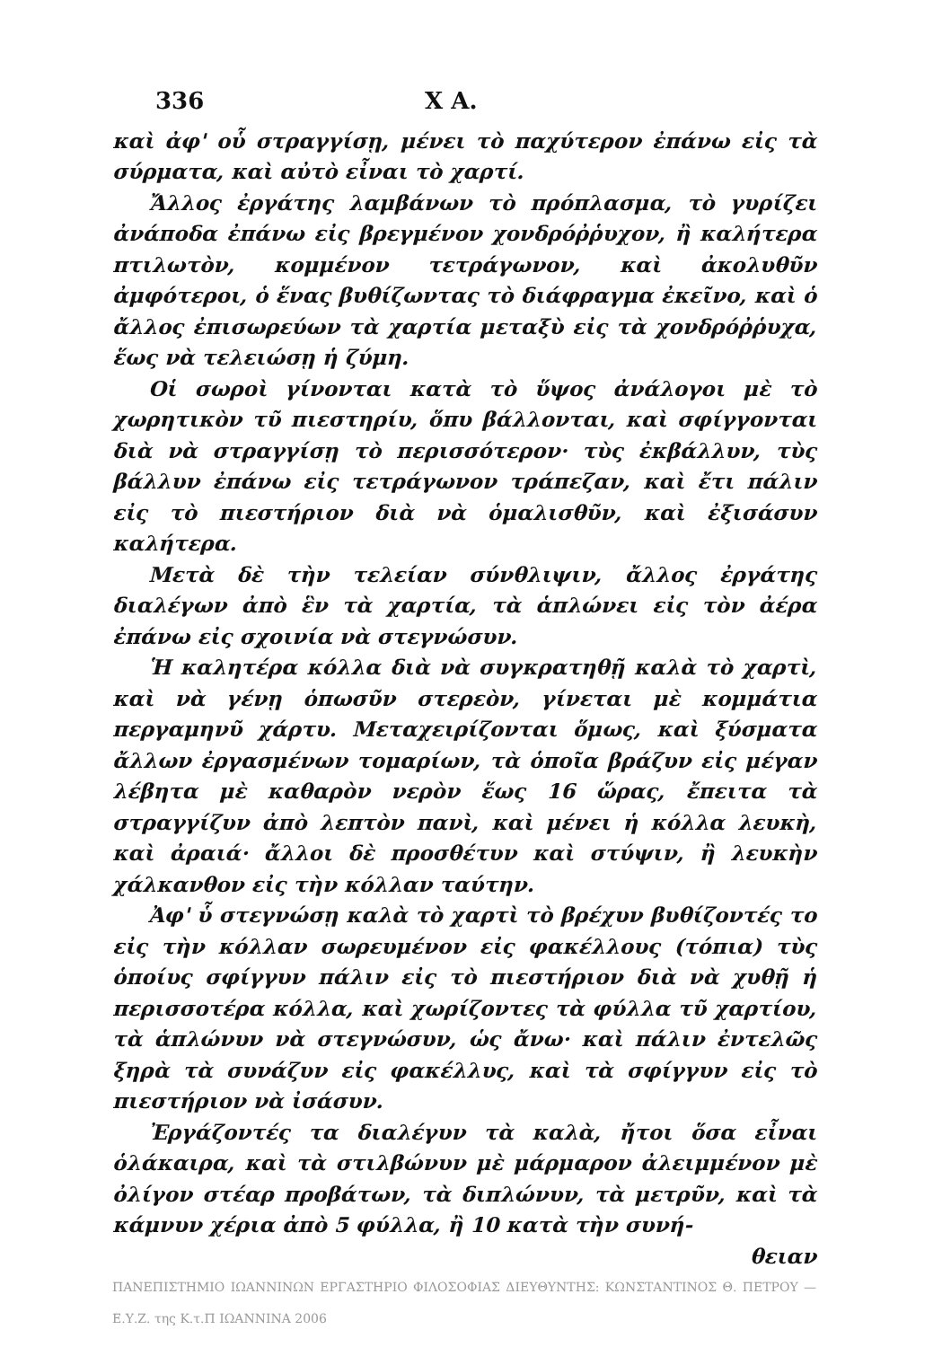336 Χ Α.
καὶ ἀφ' οὗ στραγγίσῃ, μένει τὸ παχύτερον ἐπάνω εἰς τὰ σύρματα, καὶ αὐτὸ εἶναι τὸ χαρτί.
Ἄλλος ἐργάτης λαμβάνων τὸ πρόπλασμα, τὸ γυρίζει ἀνάποδα ἐπάνω εἰς βρεγμένον χονδρόῤῥυχον, ἢ καλήτερα πτιλωτὸν, κομμένον τετράγωνον, καὶ ἀκολυθῦν ἀμφότεροι, ὁ ἕνας βυθίζωντας τὸ διάφραγμα ἐκεῖνο, καὶ ὁ ἄλλος ἐπισωρεύων τὰ χαρτία μεταξὺ εἰς τὰ χονδρόῤῥυχα, ἕως νὰ τελειώσῃ ἡ ζύμη.
Οἱ σωροὶ γίνονται κατὰ τὸ ὕψος ἀνάλογοι μὲ τὸ χωρητικὸν τῦ πιεστηρίυ, ὅπυ βάλλονται, καὶ σφίγγονται διὰ νὰ στραγγίσῃ τὸ περισσότερον· τὺς ἐκβάλλυν, τὺς βάλλυν ἐπάνω εἰς τετράγωνον τράπεζαν, καὶ ἔτι πάλιν εἰς τὸ πιεστήριον διὰ νὰ ὁμαλισθῦν, καὶ ἐξισάσυν καλήτερα.
Μετὰ δὲ τὴν τελείαν σύνθλιψιν, ἄλλος ἐργάτης διαλέγων ἀπὸ ἓν τὰ χαρτία, τὰ ἁπλώνει εἰς τὸν ἀέρα ἐπάνω εἰς σχοινία νὰ στεγνώσυν.
Ἡ καλητέρα κόλλα διὰ νὰ συγκρατηθῇ καλὰ τὸ χαρτὶ, καὶ νὰ γένῃ ὁπωσῦν στερεὸν, γίνεται μὲ κομμάτια περγαμηνῦ χάρτυ. Μεταχειρίζονται ὅμως, καὶ ξύσματα ἄλλων ἐργασμένων τομαρίων, τὰ ὁποῖα βράζυν εἰς μέγαν λέβητα μὲ καθαρὸν νερὸν ἕως 16 ὥρας, ἔπειτα τὰ στραγγίζυν ἀπὸ λεπτὸν πανὶ, καὶ μένει ἡ κόλλα λευκὴ, καὶ ἀραιά· ἄλλοι δὲ προσθέτυν καὶ στύψιν, ἢ λευκὴν χάλκανθον εἰς τὴν κόλλαν ταύτην.
Ἀφ' ὗ στεγνώσῃ καλὰ τὸ χαρτὶ τὸ βρέχυν βυθίζοντές το εἰς τὴν κόλλαν σωρευμένον εἰς φακέλλους (τόπια) τὺς ὁποίυς σφίγγυν πάλιν εἰς τὸ πιεστήριον διὰ νὰ χυθῇ ἡ περισσοτέρα κόλλα, καὶ χωρίζοντες τὰ φύλλα τῦ χαρτίου, τὰ ἁπλώνυν νὰ στεγνώσυν, ὡς ἄνω· καὶ πάλιν ἐντελῶς ξηρὰ τὰ συνάζυν εἰς φακέλλυς, καὶ τὰ σφίγγυν εἰς τὸ πιεστήριον νὰ ἰσάσυν.
Ἐργάζοντές τα διαλέγυν τὰ καλὰ, ἤτοι ὅσα εἶναι ὁλάκαιρα, καὶ τὰ στιλβώνυν μὲ μάρμαρον ἀλειμμένον μὲ ὀλίγον στέαρ προβάτων, τὰ διπλώνυν, τὰ μετρῦν, καὶ τὰ κάμνυν χέρια ἀπὸ 5 φύλλα, ἢ 10 κατὰ τὴν συνή-
θειαν
ΠΑΝΕΠΙΣΤΗΜΙΟ ΙΩΑΝΝΙΝΩΝ ΕΡΓΑΣΤΗΡΙΟ ΦΙΛΟΣΟΦΙΑΣ ΔΙΕΥΘΥΝΤΗΣ: ΚΩΝΣΤΑΝΤΙΝΟΣ Θ. ΠΕΤΡΟΥ — Ε.Υ.Ζ. της Κ.τ.Π ΙΩΑΝΝΙΝΑ 2006